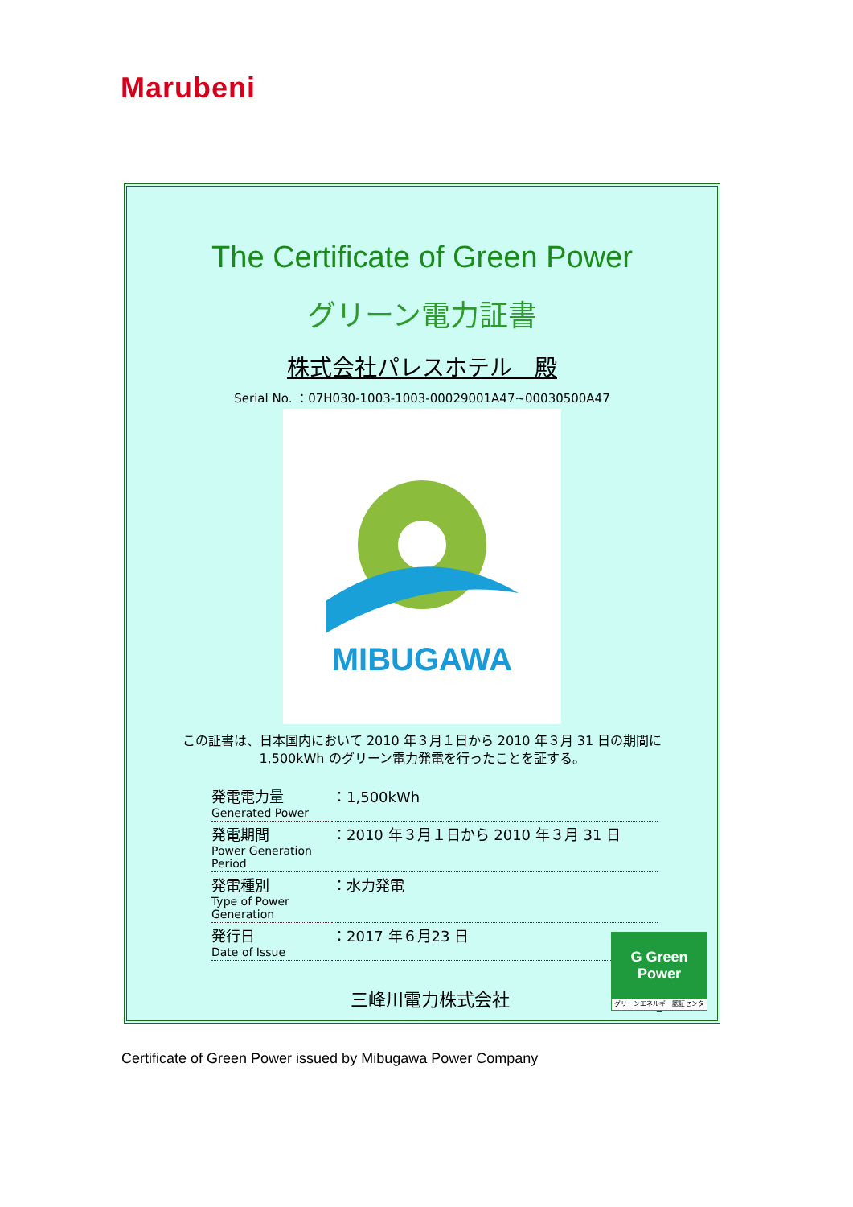Marubeni
The Certificate of Green Power
グリーン電力証書
株式会社パレスホテル　殿
Serial No. ：07H030-1003-1003-00029001A47~00030500A47
MIBUGAWA
この証書は、日本国内において 2010 年３月１日から 2010 年３月 31 日の期間に
1,500kWh のグリーン電力発電を行ったことを証する。
| 発電電力量 Generated Power | ：1,500kWh |
| 発電期間 Power Generation Period | ：2010 年３月１日から 2010 年３月 31 日 |
| 発電種別 Type of Power Generation | ：水力発電 |
| 発行日 Date of Issue | ：2017 年６月23 日 |
三峰川電力株式会社
G Green Power
グリーンエネルギー認証センター
Certificate of Green Power issued by Mibugawa Power Company